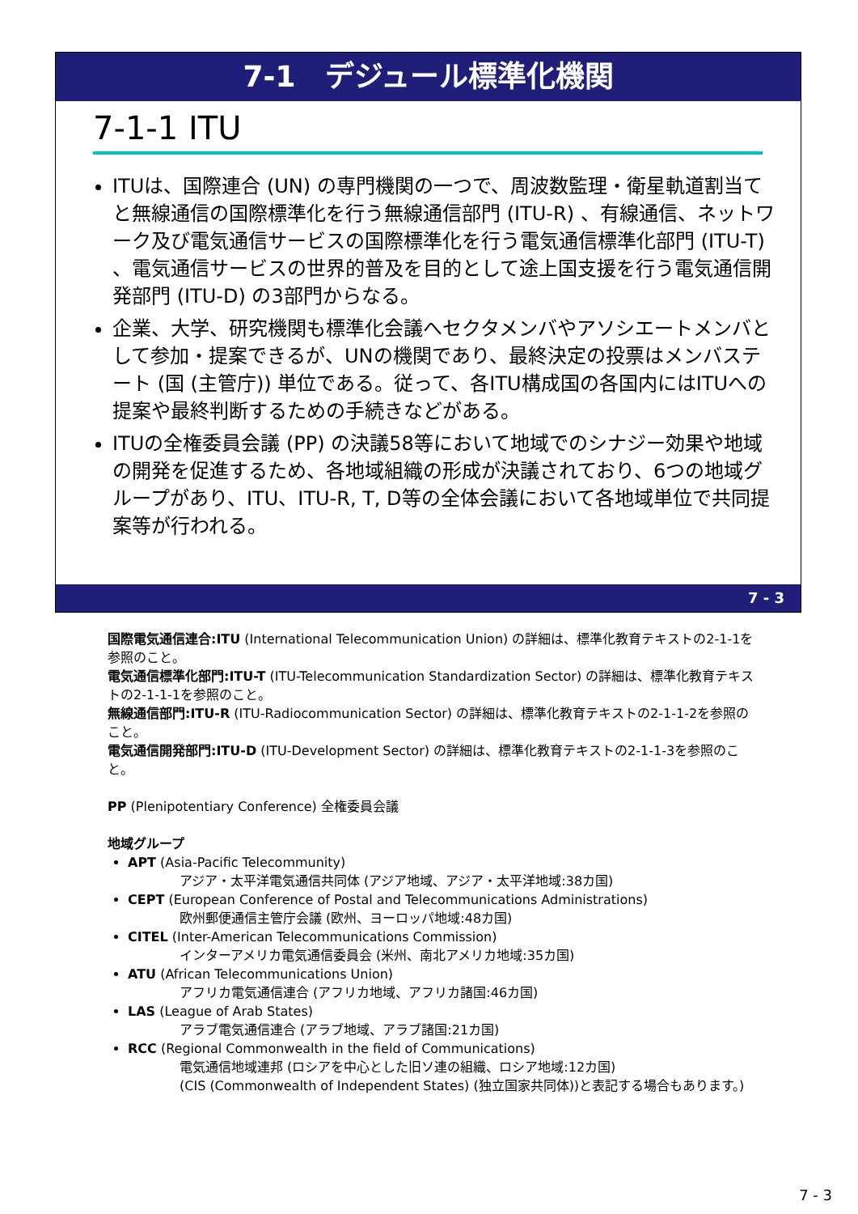7-1　デジュール標準化機関
7-1-1 ITU
ITUは、国際連合 (UN) の専門機関の一つで、周波数監理・衛星軌道割当てと無線通信の国際標準化を行う無線通信部門 (ITU-R) 、有線通信、ネットワーク及び電気通信サービスの国際標準化を行う電気通信標準化部門 (ITU-T) 、電気通信サービスの世界的普及を目的として途上国支援を行う電気通信開発部門 (ITU-D) の3部門からなる。
企業、大学、研究機関も標準化会議へセクタメンバやアソシエートメンバとして参加・提案できるが、UNの機関であり、最終決定の投票はメンバステート (国 (主管庁)) 単位である。従って、各ITU構成国の各国内にはITUへの提案や最終判断するための手続きなどがある。
ITUの全権委員会議 (PP) の決議58等において地域でのシナジー効果や地域の開発を促進するため、各地域組織の形成が決議されており、6つの地域グループがあり、ITU、ITU-R, T, D等の全体会議において各地域単位で共同提案等が行われる。
7 - 3
国際電気通信連合:ITU (International Telecommunication Union) の詳細は、標準化教育テキストの2-1-1を参照のこと。
電気通信標準化部門:ITU-T (ITU-Telecommunication Standardization Sector) の詳細は、標準化教育テキストの2-1-1-1を参照のこと。
無線通信部門:ITU-R (ITU-Radiocommunication Sector) の詳細は、標準化教育テキストの2-1-1-2を参照のこと。
電気通信開発部門:ITU-D (ITU-Development Sector) の詳細は、標準化教育テキストの2-1-1-3を参照のこと。
PP (Plenipotentiary Conference) 全権委員会議
地域グループ
APT (Asia-Pacific Telecommunity)
　　　　アジア・太平洋電気通信共同体 (アジア地域、アジア・太平洋地域:38カ国)
CEPT (European Conference of Postal and Telecommunications Administrations)
　　　　欧州郵便通信主管庁会議 (欧州、ヨーロッパ地域:48カ国)
CITEL (Inter-American Telecommunications Commission)
　　　　インターアメリカ電気通信委員会 (米州、南北アメリカ地域:35カ国)
ATU (African Telecommunications Union)
　　　　アフリカ電気通信連合 (アフリカ地域、アフリカ諸国:46カ国)
LAS (League of Arab States)
　　　　アラブ電気通信連合 (アラブ地域、アラブ諸国:21カ国)
RCC (Regional Commonwealth in the field of Communications)
　　　　電気通信地域連邦 (ロシアを中心とした旧ソ連の組織、ロシア地域:12カ国)
　　　　(CIS (Commonwealth of Independent States) (独立国家共同体))と表記する場合もあります。)
7 - 3